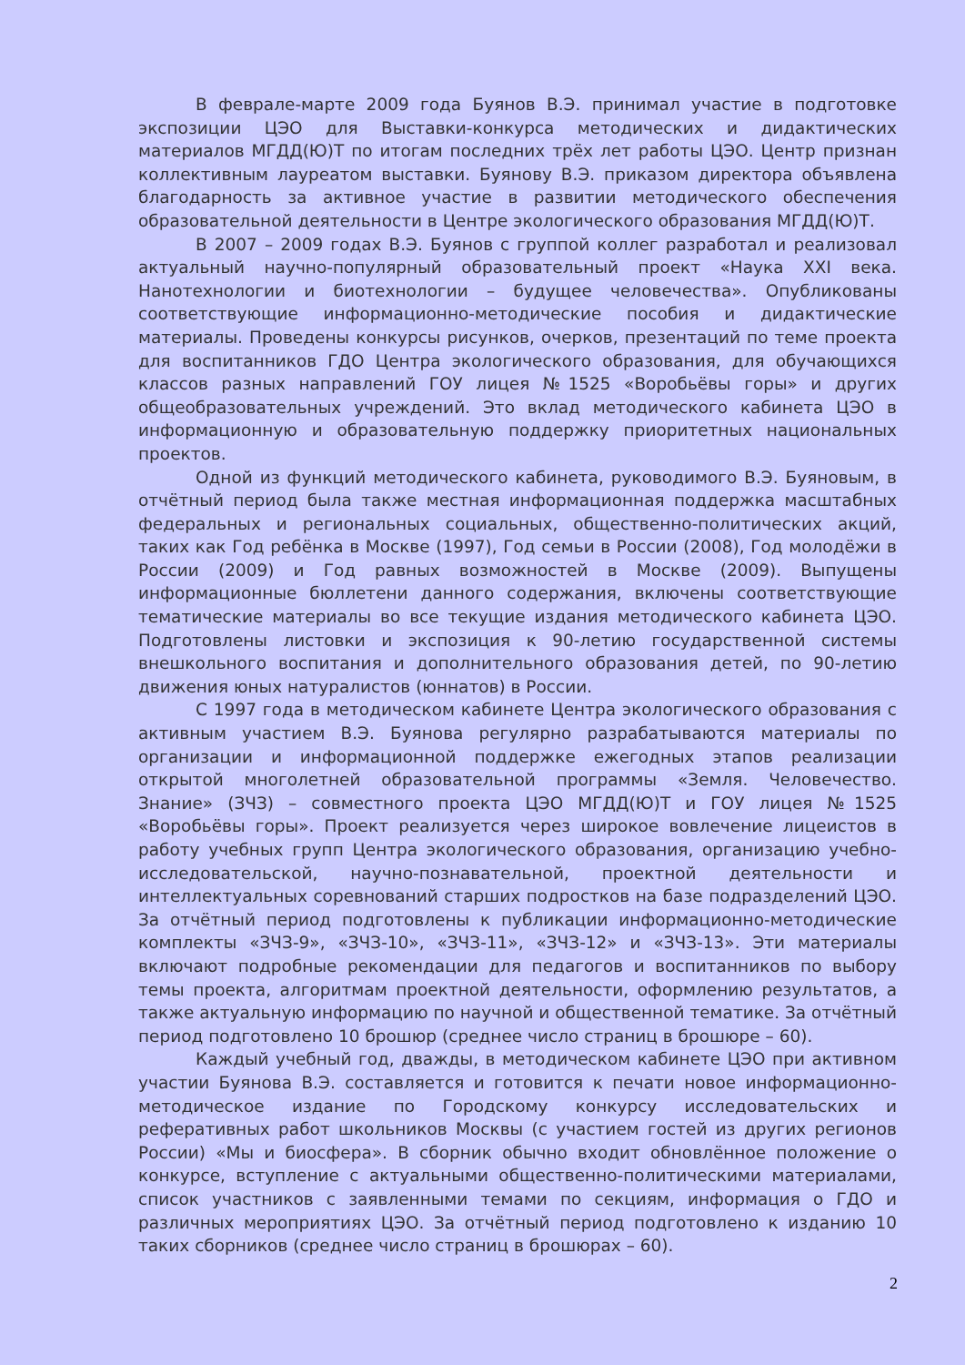В феврале-марте 2009 года Буянов В.Э. принимал участие в подготовке экспозиции ЦЭО для Выставки-конкурса методических и дидактических материалов МГДД(Ю)Т по итогам последних трёх лет работы ЦЭО. Центр признан коллективным лауреатом выставки. Буянову В.Э. приказом директора объявлена благодарность за активное участие в развитии методического обеспечения образовательной деятельности в Центре экологического образования МГДД(Ю)Т.
В 2007 – 2009 годах В.Э. Буянов с группой коллег разработал и реализовал актуальный научно-популярный образовательный проект «Наука XXI века. Нанотехнологии и биотехнологии – будущее человечества». Опубликованы соответствующие информационно-методические пособия и дидактические материалы. Проведены конкурсы рисунков, очерков, презентаций по теме проекта для воспитанников ГДО Центра экологического образования, для обучающихся классов разных направлений ГОУ лицея №1525 «Воробьёвы горы» и других общеобразовательных учреждений. Это вклад методического кабинета ЦЭО в информационную и образовательную поддержку приоритетных национальных проектов.
Одной из функций методического кабинета, руководимого В.Э. Буяновым, в отчётный период была также местная информационная поддержка масштабных федеральных и региональных социальных, общественно-политических акций, таких как Год ребёнка в Москве (1997), Год семьи в России (2008), Год молодёжи в России (2009) и Год равных возможностей в Москве (2009). Выпущены информационные бюллетени данного содержания, включены соответствующие тематические материалы во все текущие издания методического кабинета ЦЭО. Подготовлены листовки и экспозиция к 90-летию государственной системы внешкольного воспитания и дополнительного образования детей, по 90-летию движения юных натуралистов (юннатов) в России.
С 1997 года в методическом кабинете Центра экологического образования с активным участием В.Э. Буянова регулярно разрабатываются материалы по организации и информационной поддержке ежегодных этапов реализации открытой многолетней образовательной программы «Земля. Человечество. Знание» (ЗЧЗ) – совместного проекта ЦЭО МГДД(Ю)Т и ГОУ лицея №1525 «Воробьёвы горы». Проект реализуется через широкое вовлечение лицеистов в работу учебных групп Центра экологического образования, организацию учебно-исследовательской, научно-познавательной, проектной деятельности и интеллектуальных соревнований старших подростков на базе подразделений ЦЭО. За отчётный период подготовлены к публикации информационно-методические комплекты «ЗЧЗ-9», «ЗЧЗ-10», «ЗЧЗ-11», «ЗЧЗ-12» и «ЗЧЗ-13». Эти материалы включают подробные рекомендации для педагогов и воспитанников по выбору темы проекта, алгоритмам проектной деятельности, оформлению результатов, а также актуальную информацию по научной и общественной тематике. За отчётный период подготовлено 10 брошюр (среднее число страниц в брошюре – 60).
Каждый учебный год, дважды, в методическом кабинете ЦЭО при активном участии Буянова В.Э. составляется и готовится к печати новое информационно-методическое издание по Городскому конкурсу исследовательских и реферативных работ школьников Москвы (с участием гостей из других регионов России) «Мы и биосфера». В сборник обычно входит обновлённое положение о конкурсе, вступление с актуальными общественно-политическими материалами, список участников с заявленными темами по секциям, информация о ГДО и различных мероприятиях ЦЭО. За отчётный период подготовлено к изданию 10 таких сборников (среднее число страниц в брошюрах – 60).
2